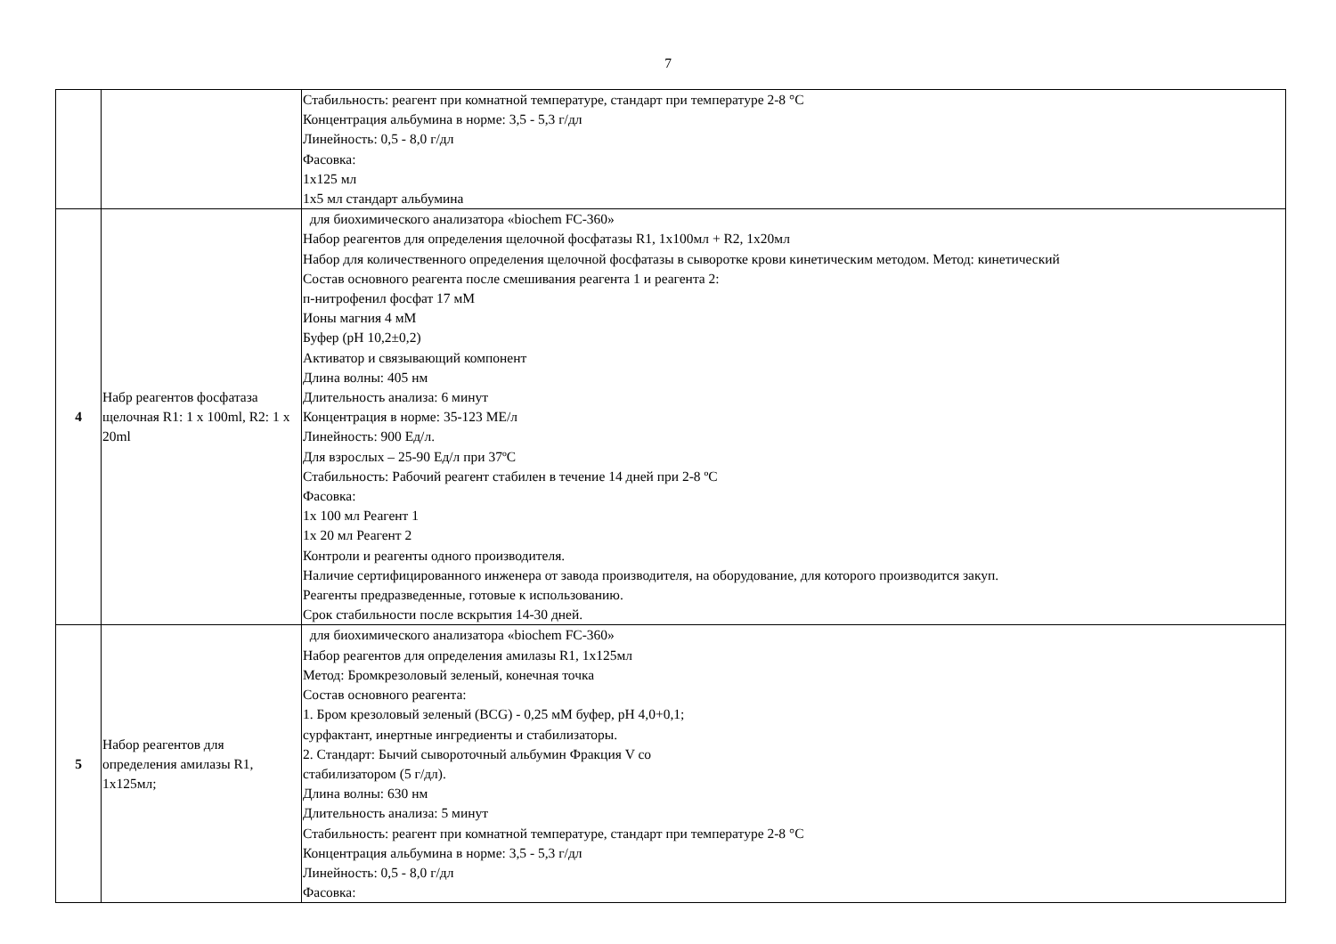7
| | | Стабильность: реагент при комнатной температуре, стандарт при температуре 2-8 °С Концентрация альбумина в норме: 3,5 - 5,3 г/дл Линейность: 0,5 - 8,0 г/дл Фасовка: 1х125 мл 1х5 мл стандарт альбумина |
| 4 | Набр реагентов фосфатаза щелочная R1: 1 x 100ml, R2: 1 x 20ml | для биохимического анализатора «biochem FC-360» Набор реагентов для определения щелочной фосфатазы R1, 1х100мл + R2, 1х20мл Набор для количественного определения щелочной фосфатазы в сыворотке крови кинетическим методом. Метод: кинетический Состав основного реагента после смешивания реагента 1 и реагента 2: п-нитрофенил фосфат 17 мМ Ионы магния 4 мМ Буфер (pH 10,2±0,2) Активатор и связывающий компонент Длина волны: 405 нм Длительность анализа: 6 минут Концентрация в норме: 35-123 МЕ/л Линейность: 900 Ед/л. Для взрослых – 25-90 Ед/л при 37ºС Стабильность: Рабочий реагент стабилен в течение 14 дней при 2-8 ºС Фасовка: 1х 100 мл Реагент 1 1х 20 мл Реагент 2 Контроли и реагенты одного производителя. Наличие сертифицированного инженера от завода производителя, на оборудование, для которого производится закуп. Реагенты предразведенные, готовые к использованию. Срок стабильности после вскрытия 14-30 дней. |
| 5 | Набор реагентов для определения амилазы R1, 1х125мл; | для биохимического анализатора «biochem FC-360» Набор реагентов для определения амилазы R1, 1х125мл Метод: Бромкрезоловый зеленый, конечная точка Состав основного реагента: 1. Бром крезоловый зеленый (BCG) - 0,25 мМ буфер, pH 4,0+0,1; сурфактант, инертные ингредиенты и стабилизаторы. 2. Стандарт: Бычий сывороточный альбумин Фракция V со стабилизатором (5 г/дл). Длина волны: 630 нм Длительность анализа: 5 минут Стабильность: реагент при комнатной температуре, стандарт при температуре 2-8 °С Концентрация альбумина в норме: 3,5 - 5,3 г/дл Линейность: 0,5 - 8,0 г/дл Фасовка: |